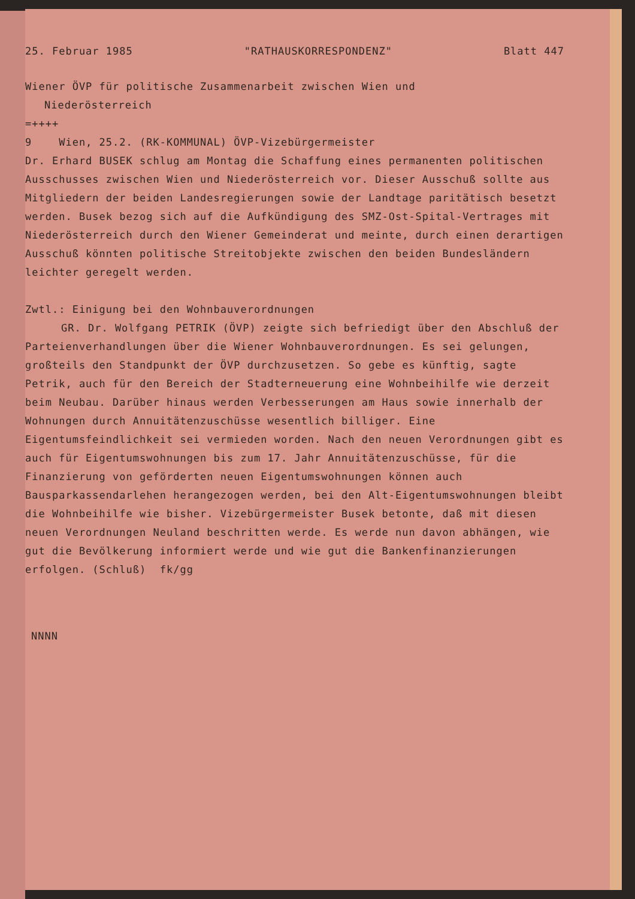25. Februar 1985 "RATHAUSKORRESPONDENZ" Blatt 447
Wiener ÖVP für politische Zusammenarbeit zwischen Wien und
Niederösterreich
=++++
9 Wien, 25.2. (RK-KOMMUNAL) ÖVP-Vizebürgermeister
Dr. Erhard BUSEK schlug am Montag die Schaffung eines permanenten politischen Ausschusses zwischen Wien und Niederösterreich vor. Dieser Ausschuß sollte aus Mitgliedern der beiden Landesregierungen sowie der Landtage paritätisch besetzt werden. Busek bezog sich auf die Aufkündigung des SMZ-Ost-Spital-Vertrages mit Niederösterreich durch den Wiener Gemeinderat und meinte, durch einen derartigen Ausschuß könnten politische Streitobjekte zwischen den beiden Bundesländern leichter geregelt werden.
Zwtl.: Einigung bei den Wohnbauverordnungen
GR. Dr. Wolfgang PETRIK (ÖVP) zeigte sich befriedigt über den Abschluß der Parteienverhandlungen über die Wiener Wohnbauverordnungen. Es sei gelungen, großteils den Standpunkt der ÖVP durchzusetzen. So gebe es künftig, sagte Petrik, auch für den Bereich der Stadterneuerung eine Wohnbeihilfe wie derzeit beim Neubau. Darüber hinaus werden Verbesserungen am Haus sowie innerhalb der Wohnungen durch Annuitätenzuschüsse wesentlich billiger. Eine Eigentumsfeindlichkeit sei vermieden worden. Nach den neuen Verordnungen gibt es auch für Eigentumswohnungen bis zum 17. Jahr Annuitätenzuschüsse, für die Finanzierung von geförderten neuen Eigentumswohnungen können auch Bausparkassendarlehen herangezogen werden, bei den Alt-Eigentumswohnungen bleibt die Wohnbeihilfe wie bisher. Vizebürgermeister Busek betonte, daß mit diesen neuen Verordnungen Neuland beschritten werde. Es werde nun davon abhängen, wie gut die Bevölkerung informiert werde und wie gut die Bankenfinanzierungen erfolgen. (Schluß) fk/gg
NNNN